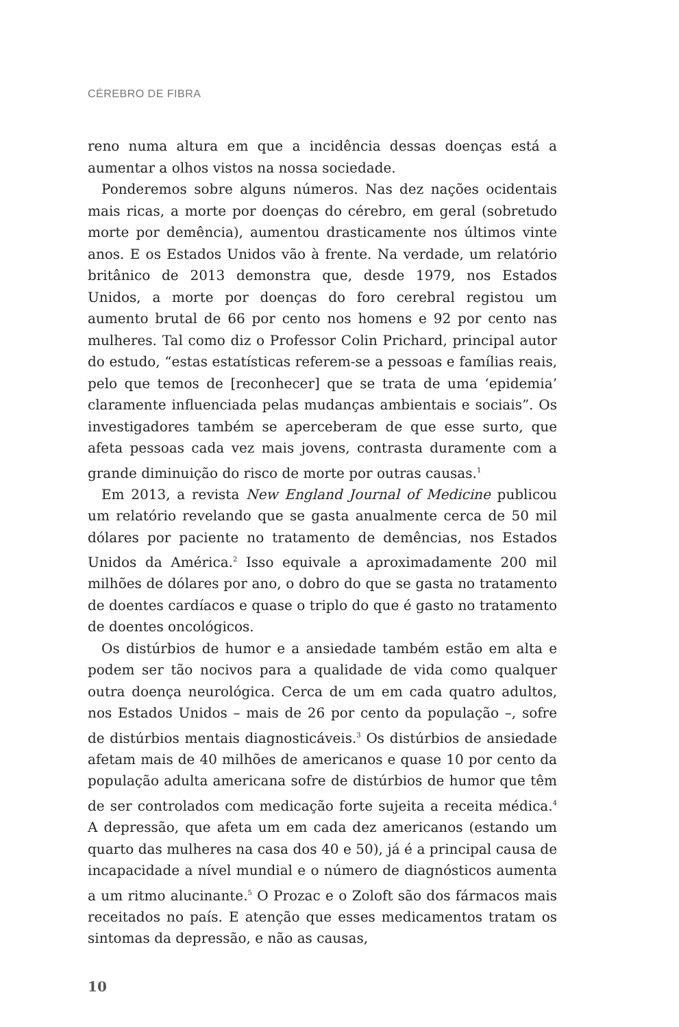CÉREBRO DE FIBRA
reno numa altura em que a incidência dessas doenças está a aumentar a olhos vistos na nossa sociedade.
Ponderemos sobre alguns números. Nas dez nações ocidentais mais ricas, a morte por doenças do cérebro, em geral (sobretudo morte por demência), aumentou drasticamente nos últimos vinte anos. E os Estados Unidos vão à frente. Na verdade, um relatório britânico de 2013 demonstra que, desde 1979, nos Estados Unidos, a morte por doenças do foro cerebral registou um aumento brutal de 66 por cento nos homens e 92 por cento nas mulheres. Tal como diz o Professor Colin Prichard, principal autor do estudo, “estas estatísticas referem-se a pessoas e famílias reais, pelo que temos de [reconhecer] que se trata de uma ‘epidemia’ claramente influenciada pelas mudanças ambientais e sociais”. Os investigadores também se aperceberam de que esse surto, que afeta pessoas cada vez mais jovens, contrasta duramente com a grande diminuição do risco de morte por outras causas.<sup>1</sup>
Em 2013, a revista New England Journal of Medicine publicou um relatório revelando que se gasta anualmente cerca de 50 mil dólares por paciente no tratamento de demências, nos Estados Unidos da América.<sup>2</sup> Isso equivale a aproximadamente 200 mil milhões de dólares por ano, o dobro do que se gasta no tratamento de doentes cardíacos e quase o triplo do que é gasto no tratamento de doentes oncológicos.
Os distúrbios de humor e a ansiedade também estão em alta e podem ser tão nocivos para a qualidade de vida como qualquer outra doença neurológica. Cerca de um em cada quatro adultos, nos Estados Unidos – mais de 26 por cento da população –, sofre de distúrbios mentais diagnosticáveis.<sup>3</sup> Os distúrbios de ansiedade afetam mais de 40 milhões de americanos e quase 10 por cento da população adulta americana sofre de distúrbios de humor que têm de ser controlados com medicação forte sujeita a receita médica.<sup>4</sup> A depressão, que afeta um em cada dez americanos (estando um quarto das mulheres na casa dos 40 e 50), já é a principal causa de incapacidade a nível mundial e o número de diagnósticos aumenta a um ritmo alucinante.<sup>5</sup> O Prozac e o Zoloft são dos fármacos mais receitados no país. E atenção que esses medicamentos tratam os sintomas da depressão, e não as causas,
10